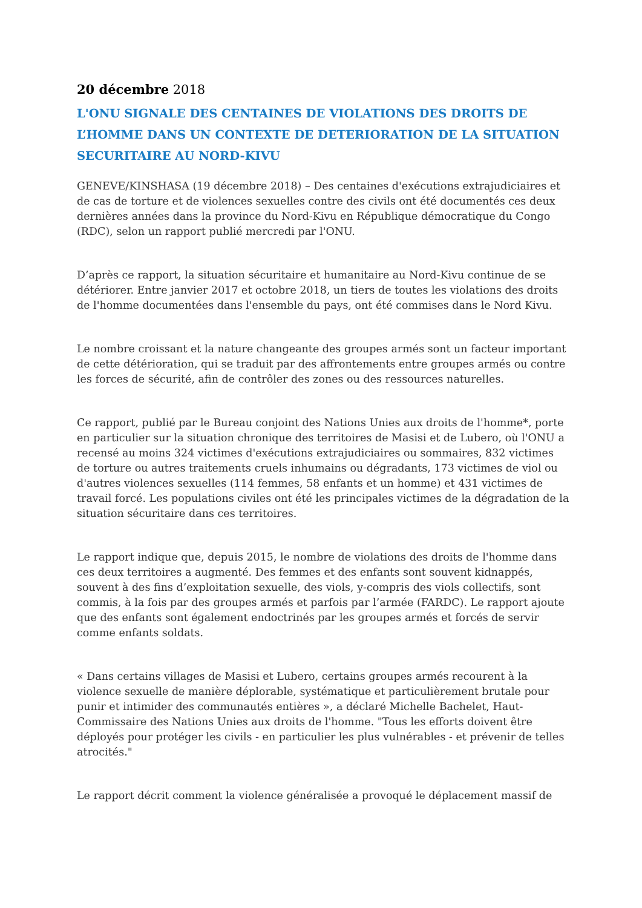20 décembre 2018
L'ONU SIGNALE DES CENTAINES DE VIOLATIONS DES DROITS DE L’HOMME DANS UN CONTEXTE DE DETERIORATION DE LA SITUATION SECURITAIRE AU NORD-KIVU
GENEVE/KINSHASA (19 décembre 2018) – Des centaines d'exécutions extrajudiciaires et de cas de torture et de violences sexuelles contre des civils ont été documentés ces deux dernières années dans la province du Nord-Kivu en République démocratique du Congo (RDC), selon un rapport publié mercredi par l'ONU.
D’après ce rapport, la situation sécuritaire et humanitaire au Nord-Kivu continue de se détériorer. Entre janvier 2017 et octobre 2018, un tiers de toutes les violations des droits de l'homme documentées dans l'ensemble du pays, ont été commises dans le Nord Kivu.
Le nombre croissant et la nature changeante des groupes armés sont un facteur important de cette détérioration, qui se traduit par des affrontements entre groupes armés ou contre les forces de sécurité, afin de contrôler des zones ou des ressources naturelles.
Ce rapport, publié par le Bureau conjoint des Nations Unies aux droits de l'homme*, porte en particulier sur la situation chronique des territoires de Masisi et de Lubero, où l'ONU a recensé au moins 324 victimes d'exécutions extrajudiciaires ou sommaires, 832 victimes de torture ou autres traitements cruels inhumains ou dégradants, 173 victimes de viol ou d'autres violences sexuelles (114 femmes, 58 enfants et un homme) et 431 victimes de travail forcé. Les populations civiles ont été les principales victimes de la dégradation de la situation sécuritaire dans ces territoires.
Le rapport indique que, depuis 2015, le nombre de violations des droits de l'homme dans ces deux territoires a augmenté. Des femmes et des enfants sont souvent kidnappés, souvent à des fins d’exploitation sexuelle, des viols, y-compris des viols collectifs, sont commis, à la fois par des groupes armés et parfois par l’armée (FARDC). Le rapport ajoute que des enfants sont également endoctrinés par les groupes armés et forcés de servir comme enfants soldats.
« Dans certains villages de Masisi et Lubero, certains groupes armés recourent à la violence sexuelle de manière déplorable, systématique et particulièrement brutale pour punir et intimider des communautés entières », a déclaré Michelle Bachelet, Haut-Commissaire des Nations Unies aux droits de l'homme. "Tous les efforts doivent être déployés pour protéger les civils - en particulier les plus vulnérables - et prévenir de telles atrocités."
Le rapport décrit comment la violence généralisée a provoqué le déplacement massif de